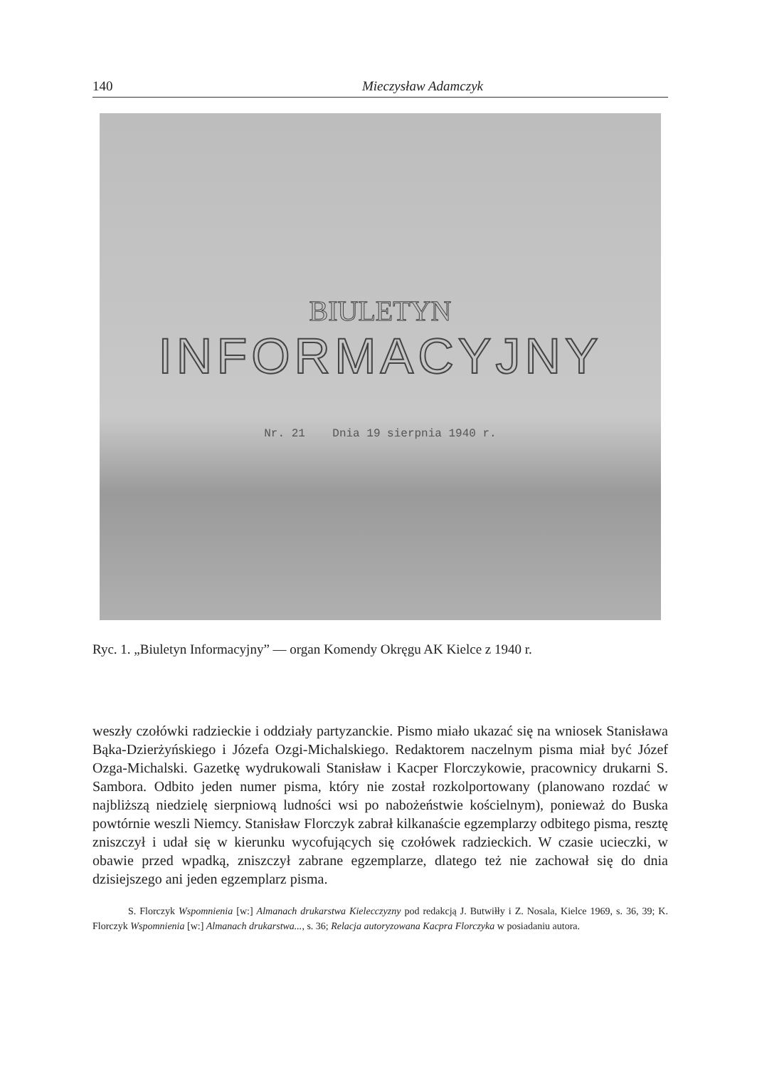140 Mieczysław Adamczyk
BIULETYN
INFORMACYJNY
Nr. 21 Dnia 19 sierpnia 1940 r.
Ryc. 1. „Biuletyn Informacyjny” — organ Komendy Okręgu AK Kielce z 1940 r.
weszły czołówki radzieckie i oddziały partyzanckie. Pismo miało ukazać się na wniosek Stanisława Bąka-Dzierżyńskiego i Józefa Ozgi-Michalskiego. Redaktorem naczelnym pisma miał być Józef Ozga-Michalski. Gazetkę wydrukowali Stanisław i Kacper Florczykowie, pracownicy drukarni S. Sambora. Odbito jeden numer pisma, który nie został rozkolportowany (planowano rozdać w najbliższą niedzielę sierpniową ludności wsi po nabożeństwie kościelnym), ponieważ do Buska powtórnie weszli Niemcy. Stanisław Florczyk zabrał kilkanaście egzemplarzy odbitego pisma, resztę zniszczył i udał się w kierunku wycofujących się czołówek radzieckich. W czasie ucieczki, w obawie przed wpadką, zniszczył zabrane egzemplarze, dlatego też nie zachował się do dnia dzisiejszego ani jeden egzemplarz pisma.
S. Florczyk Wspomnienia [w:] Almanach drukarstwa Kielecczyzny pod redakcją J. Butwiłły i Z. Nosala, Kielce 1969, s. 36, 39; K. Florczyk Wspomnienia [w:] Almanach drukarstwa..., s. 36; Relacja autoryzowana Kacpra Florczyka w posiadaniu autora.